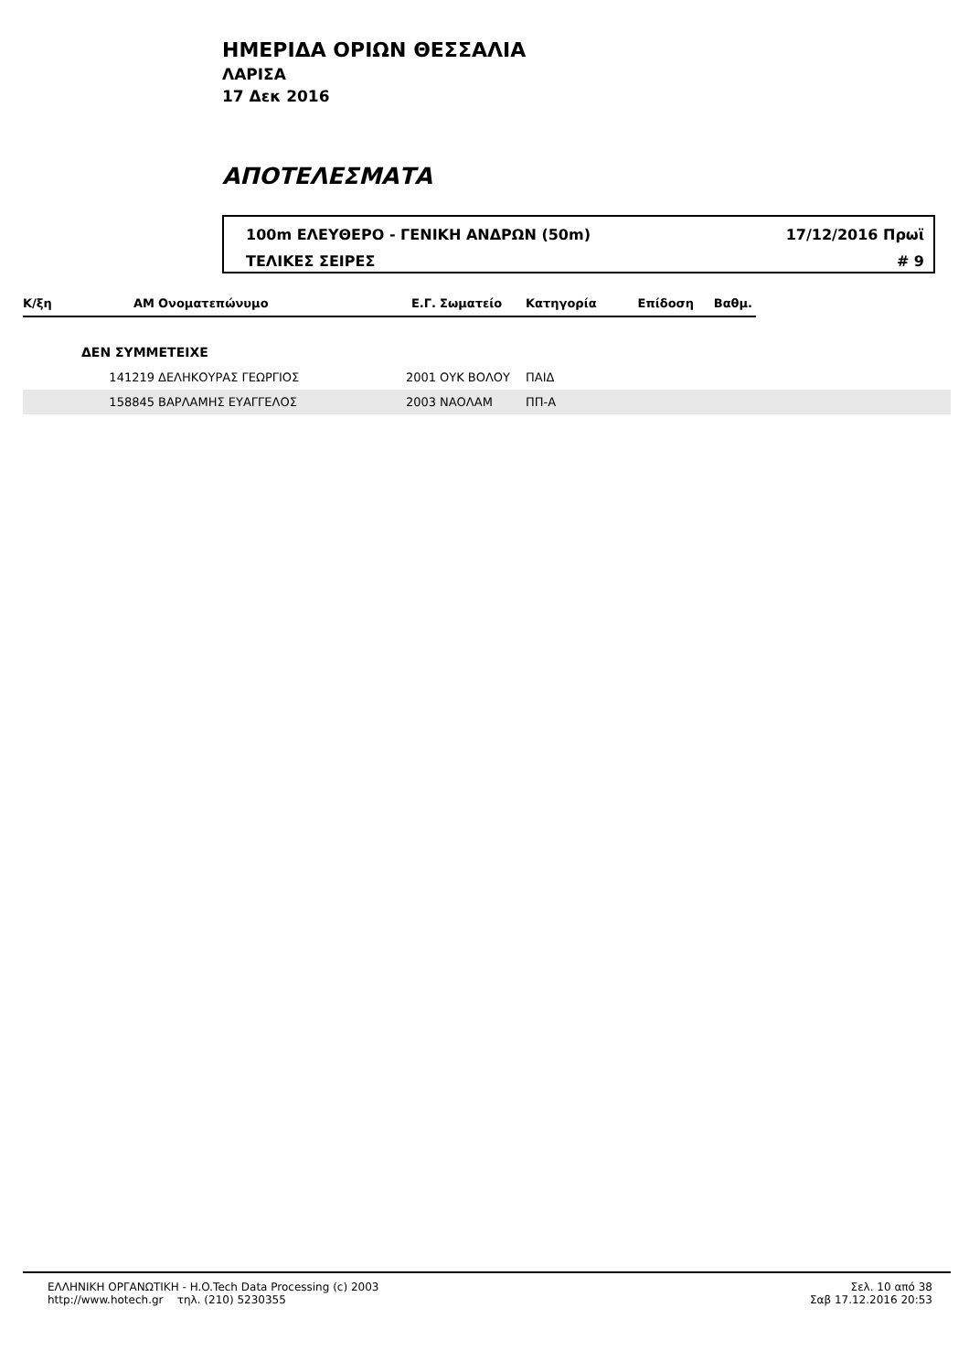ΗΜΕΡΙΔΑ ΟΡΙΩΝ ΘΕΣΣΑΛΙΑ
ΛΑΡΙΣΑ
17 Δεκ 2016
ΑΠΟΤΕΛΕΣΜΑΤΑ
100m ΕΛΕΥΘΕΡΟ - ΓΕΝΙΚΗ ΑΝΔΡΩΝ (50m) 17/12/2016 Πρωϊ
ΤΕΛΙΚΕΣ ΣΕΙΡΕΣ # 9
| Κ/ξη | ΑΜ | Ονοματεπώνυμο | Ε.Γ. | Σωματείο | Κατηγορία | Επίδοση | Βαθμ. | |
| --- | --- | --- | --- | --- | --- | --- | --- | --- |
| | ΔΕΝ ΣΥΜΜΕΤΕΙΧΕ | | | | | | | |
| | 141219 | ΔΕΛΗΚΟΥΡΑΣ ΓΕΩΡΓΙΟΣ | 2001 | ΟΥΚ ΒΟΛΟΥ | ΠΑΙΔ | | | |
| | 158845 | ΒΑΡΛΑΜΗΣ ΕΥΑΓΓΕΛΟΣ | 2003 | ΝΑΟΛΑΜ | ΠΠ-Α | | | |
ΕΛΛΗΝΙΚΗ ΟΡΓΑΝΩΤΙΚΗ - H.O.Tech Data Processing (c) 2003
http://www.hotech.gr τηλ. (210) 5230355
Σελ. 10 από 38
Σαβ 17.12.2016 20:53